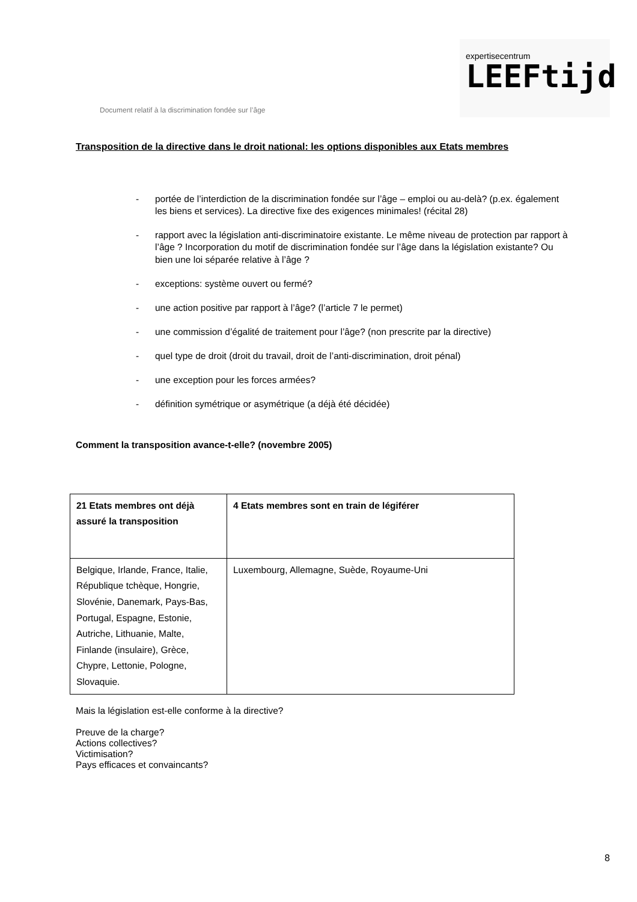Document relatif à la discrimination fondée sur l’âge
expertisecentrum
LEEFtijd
Transposition de la directive dans le droit national: les options disponibles aux Etats membres
- portée de l’interdiction de la discrimination fondée sur l’âge – emploi ou au-delà? (p.ex. également les biens et services). La directive fixe des exigences minimales! (récital 28)
- rapport avec la législation anti-discriminatoire existante. Le même niveau de protection par rapport à l’âge ? Incorporation du motif de discrimination fondée sur l’âge dans la législation existante? Ou bien une loi séparée relative à l’âge ?
- exceptions: système ouvert ou fermé?
- une action positive par rapport à l’âge? (l’article 7 le permet)
- une commission d’égalité de traitement pour l’âge? (non prescrite par la directive)
- quel type de droit (droit du travail, droit de l’anti-discrimination, droit pénal)
- une exception pour les forces armées?
- définition symétrique or asymétrique (a déjà été décidée)
Comment la transposition avance-t-elle? (novembre 2005)
| 21 Etats membres ont déjà assuré la transposition | 4 Etats membres sont en train de légiférer |
| --- | --- |
| Belgique, Irlande, France, Italie, République tchèque, Hongrie, Slovénie, Danemark, Pays-Bas, Portugal, Espagne, Estonie, Autriche, Lithuanie, Malte, Finlande (insulaire), Grèce, Chypre, Lettonie, Pologne, Slovaquie. | Luxembourg, Allemagne, Suède, Royaume-Uni |
Mais la législation est-elle conforme à la directive?
Preuve de la charge?
Actions collectives?
Victimisation?
Pays efficaces et convaincants?
8